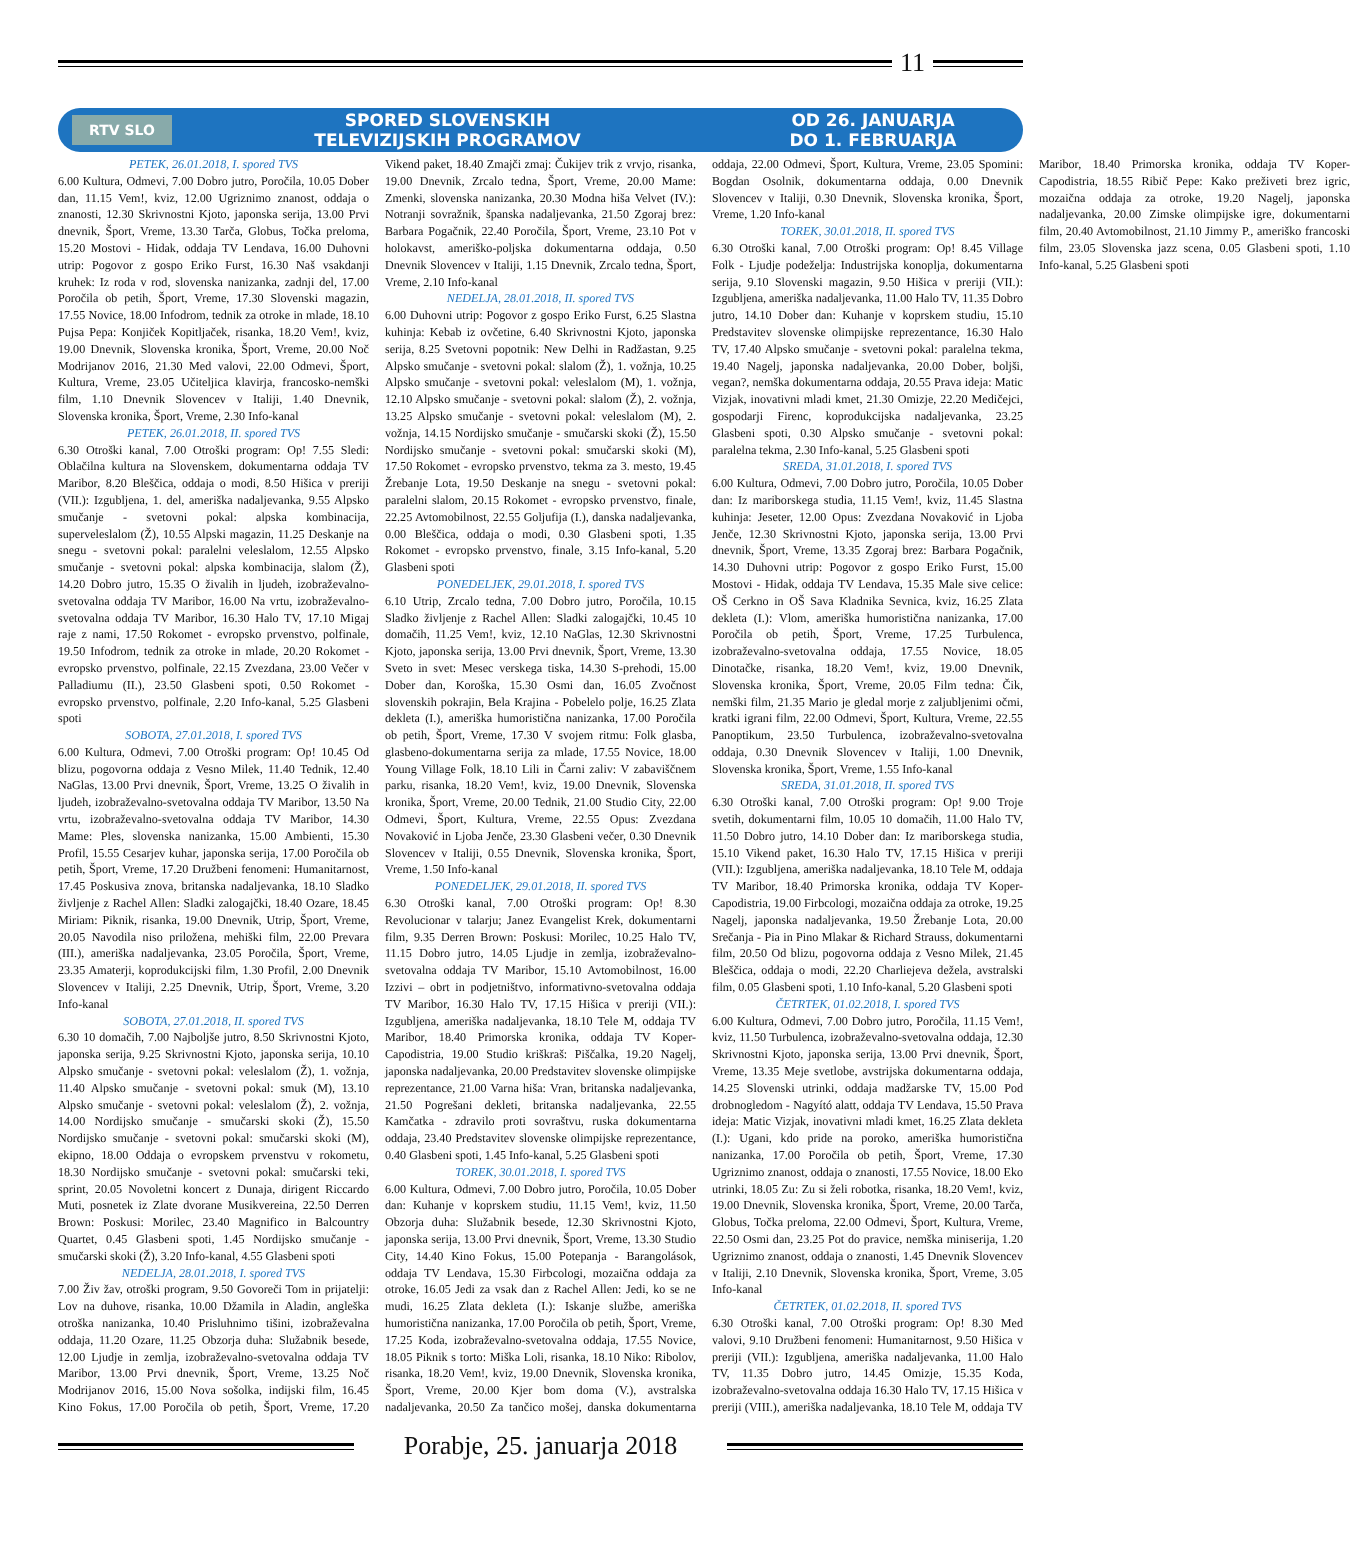11
RTV SLO
SPORED SLOVENSKIH
TELEVIZIJSKIH PROGRAMOV
OD 26. JANUARJA
DO 1. FEBRUARJA
PETEK, 26.01.2018, I. spored TVS
6.00 Kultura, Odmevi, 7.00 Dobro jutro, Poročila, 10.05 Dober dan, 11.15 Vem!, kviz, 12.00 Ugriznimo znanost, oddaja o znanosti, 12.30 Skrivnostni Kjoto, japonska serija, 13.00 Prvi dnevnik, Šport, Vreme, 13.30 Tarča, Globus, Točka preloma, 15.20 Mostovi - Hidak, oddaja TV Lendava, 16.00 Duhovni utrip: Pogovor z gospo Eriko Furst, 16.30 Naš vsakdanji kruhek: Iz roda v rod, slovenska nanizanka, zadnji del, 17.00 Poročila ob petih, Šport, Vreme, 17.30 Slovenski magazin, 17.55 Novice, 18.00 Infodrom, tednik za otroke in mlade, 18.10 Pujsa Pepa: Konjiček Kopitljaček, risanka, 18.20 Vem!, kviz, 19.00 Dnevnik, Slovenska kronika, Šport, Vreme, 20.00 Noč Modrijanov 2016, 21.30 Med valovi, 22.00 Odmevi, Šport, Kultura, Vreme, 23.05 Učiteljica klavirja, francosko-nemški film, 1.10 Dnevnik Slovencev v Italiji, 1.40 Dnevnik, Slovenska kronika, Šport, Vreme, 2.30 Info-kanal
PETEK, 26.01.2018, II. spored TVS
6.30 Otroški kanal, 7.00 Otroški program: Op! 7.55 Sledi: Oblačilna kultura na Slovenskem, dokumentarna oddaja TV Maribor, 8.20 Bleščica, oddaja o modi, 8.50 Hišica v preriji (VII.): Izgubljena, 1. del, ameriška nadaljevanka, 9.55 Alpsko smučanje - svetovni pokal: alpska kombinacija, superveleslalom (Ž), 10.55 Alpski magazin, 11.25 Deskanje na snegu - svetovni pokal: paralelni veleslalom, 12.55 Alpsko smučanje - svetovni pokal: alpska kombinacija, slalom (Ž), 14.20 Dobro jutro, 15.35 O živalih in ljudeh, izobraževalno-svetovalna oddaja TV Maribor, 16.00 Na vrtu, izobraževalno-svetovalna oddaja TV Maribor, 16.30 Halo TV, 17.10 Migaj raje z nami, 17.50 Rokomet - evropsko prvenstvo, polfinale, 19.50 Infodrom, tednik za otroke in mlade, 20.20 Rokomet - evropsko prvenstvo, polfinale, 22.15 Zvezdana, 23.00 Večer v Palladiumu (II.), 23.50 Glasbeni spoti, 0.50 Rokomet - evropsko prvenstvo, polfinale, 2.20 Info-kanal, 5.25 Glasbeni spoti
SOBOTA, 27.01.2018, I. spored TVS
6.00 Kultura, Odmevi, 7.00 Otroški program: Op! 10.45 Od blizu, pogovorna oddaja z Vesno Milek, 11.40 Tednik, 12.40 NaGlas, 13.00 Prvi dnevnik, Šport, Vreme, 13.25 O živalih in ljudeh, izobraževalno-svetovalna oddaja TV Maribor, 13.50 Na vrtu, izobraževalno-svetovalna oddaja TV Maribor, 14.30 Mame: Ples, slovenska nanizanka, 15.00 Ambienti, 15.30 Profil, 15.55 Cesarjev kuhar, japonska serija, 17.00 Poročila ob petih, Šport, Vreme, 17.20 Družbeni fenomeni: Humanitarnost, 17.45 Poskusiva znova, britanska nadaljevanka, 18.10 Sladko življenje z Rachel Allen: Sladki zalogajčki, 18.40 Ozare, 18.45 Miriam: Piknik, risanka, 19.00 Dnevnik, Utrip, Šport, Vreme, 20.05 Navodila niso priložena, mehiški film, 22.00 Prevara (III.), ameriška nadaljevanka, 23.05 Poročila, Šport, Vreme, 23.35 Amaterji, koprodukcijski film, 1.30 Profil, 2.00 Dnevnik Slovencev v Italiji, 2.25 Dnevnik, Utrip, Šport, Vreme, 3.20 Info-kanal
SOBOTA, 27.01.2018, II. spored TVS
6.30 10 domačih, 7.00 Najboljše jutro, 8.50 Skrivnostni Kjoto, japonska serija, 9.25 Skrivnostni Kjoto, japonska serija, 10.10 Alpsko smučanje - svetovni pokal: veleslalom (Ž), 1. vožnja, 11.40 Alpsko smučanje - svetovni pokal: smuk (M), 13.10 Alpsko smučanje - svetovni pokal: veleslalom (Ž), 2. vožnja, 14.00 Nordijsko smučanje - smučarski skoki (Ž), 15.50 Nordijsko smučanje - svetovni pokal: smučarski skoki (M), ekipno, 18.00 Oddaja o evropskem prvenstvu v rokometu, 18.30 Nordijsko smučanje - svetovni pokal: smučarski teki, sprint, 20.05 Novoletni koncert z Dunaja, dirigent Riccardo Muti, posnetek iz Zlate dvorane Musikvereina, 22.50 Derren Brown: Poskusi: Morilec, 23.40 Magnifico in Balcountry Quartet, 0.45 Glasbeni spoti, 1.45 Nordijsko smučanje - smučarski skoki (Ž), 3.20 Info-kanal, 4.55 Glasbeni spoti
NEDELJA, 28.01.2018, I. spored TVS
7.00 Živ žav, otroški program, 9.50 Govoreči Tom in prijatelji: Lov na duhove, risanka, 10.00 Džamila in Aladin, angleška otroška nanizanka, 10.40 Prisluhnimo tišini, izobraževalna oddaja, 11.20 Ozare, 11.25 Obzorja duha: Služabnik besede, 12.00 Ljudje in zemlja, izobraževalno-svetovalna oddaja TV Maribor, 13.00 Prvi dnevnik, Šport, Vreme, 13.25 Noč Modrijanov 2016, 15.00 Nova sošolka, indijski film, 16.45 Kino Fokus, 17.00 Poročila ob petih, Šport, Vreme, 17.20 Vikend paket, 18.40 Zmajči zmaj: Čukijev trik z vrvjo, risanka, 19.00 Dnevnik, Zrcalo tedna, Šport, Vreme, 20.00 Mame: Zmenki, slovenska nanizanka, 20.30 Modna hiša Velvet (IV.): Notranji sovražnik, španska nadaljevanka, 21.50 Zgoraj brez: Barbara Pogačnik, 22.40 Poročila, Šport, Vreme, 23.10 Pot v holokavst, ameriško-poljska dokumentarna oddaja, 0.50 Dnevnik Slovencev v Italiji, 1.15 Dnevnik, Zrcalo tedna, Šport, Vreme, 2.10 Info-kanal
NEDELJA, 28.01.2018, II. spored TVS
6.00 Duhovni utrip: Pogovor z gospo Eriko Furst, 6.25 Slastna kuhinja: Kebab iz ovčetine, 6.40 Skrivnostni Kjoto, japonska serija, 8.25 Svetovni popotnik: New Delhi in Radžastan, 9.25 Alpsko smučanje - svetovni pokal: slalom (Ž), 1. vožnja, 10.25 Alpsko smučanje - svetovni pokal: veleslalom (M), 1. vožnja, 12.10 Alpsko smučanje - svetovni pokal: slalom (Ž), 2. vožnja, 13.25 Alpsko smučanje - svetovni pokal: veleslalom (M), 2. vožnja, 14.15 Nordijsko smučanje - smučarski skoki (Ž), 15.50 Nordijsko smučanje - svetovni pokal: smučarski skoki (M), 17.50 Rokomet - evropsko prvenstvo, tekma za 3. mesto, 19.45 Žrebanje Lota, 19.50 Deskanje na snegu - svetovni pokal: paralelni slalom, 20.15 Rokomet - evropsko prvenstvo, finale, 22.25 Avtomobilnost, 22.55 Goljufija (I.), danska nadaljevanka, 0.00 Bleščica, oddaja o modi, 0.30 Glasbeni spoti, 1.35 Rokomet - evropsko prvenstvo, finale, 3.15 Info-kanal, 5.20 Glasbeni spoti
PONEDELJEK, 29.01.2018, I. spored TVS
6.10 Utrip, Zrcalo tedna, 7.00 Dobro jutro, Poročila, 10.15 Sladko življenje z Rachel Allen: Sladki zalogajčki, 10.45 10 domačih, 11.25 Vem!, kviz, 12.10 NaGlas, 12.30 Skrivnostni Kjoto, japonska serija, 13.00 Prvi dnevnik, Šport, Vreme, 13.30 Sveto in svet: Mesec verskega tiska, 14.30 S-prehodi, 15.00 Dober dan, Koroška, 15.30 Osmi dan, 16.05 Zvočnost slovenskih pokrajin, Bela Krajina - Pobelelo polje, 16.25 Zlata dekleta (I.), ameriška humoristična nanizanka, 17.00 Poročila ob petih, Šport, Vreme, 17.30 V svojem ritmu: Folk glasba, glasbeno-dokumentarna serija za mlade, 17.55 Novice, 18.00 Young Village Folk, 18.10 Lili in Čarni zaliv: V zabaviščnem parku, risanka, 18.20 Vem!, kviz, 19.00 Dnevnik, Slovenska kronika, Šport, Vreme, 20.00 Tednik, 21.00 Studio City, 22.00 Odmevi, Šport, Kultura, Vreme, 22.55 Opus: Zvezdana Novaković in Ljoba Jenče, 23.30 Glasbeni večer, 0.30 Dnevnik Slovencev v Italiji, 0.55 Dnevnik, Slovenska kronika, Šport, Vreme, 1.50 Info-kanal
PONEDELJEK, 29.01.2018, II. spored TVS
6.30 Otroški kanal, 7.00 Otroški program: Op! 8.30 Revolucionar v talarju; Janez Evangelist Krek, dokumentarni film, 9.35 Derren Brown: Poskusi: Morilec, 10.25 Halo TV, 11.15 Dobro jutro, 14.05 Ljudje in zemlja, izobraževalno-svetovalna oddaja TV Maribor, 15.10 Avtomobilnost, 16.00 Izzivi – obrt in podjetništvo, informativno-svetovalna oddaja TV Maribor, 16.30 Halo TV, 17.15 Hišica v preriji (VII.): Izgubljena, ameriška nadaljevanka, 18.10 Tele M, oddaja TV Maribor, 18.40 Primorska kronika, oddaja TV Koper-Capodistria, 19.00 Studio kriškraš: Piščalka, 19.20 Nagelj, japonska nadaljevanka, 20.00 Predstavitev slovenske olimpijske reprezentance, 21.00 Varna hiša: Vran, britanska nadaljevanka, 21.50 Pogrešani dekleti, britanska nadaljevanka, 22.55 Kamčatka - zdravilo proti sovraštvu, ruska dokumentarna oddaja, 23.40 Predstavitev slovenske olimpijske reprezentance, 0.40 Glasbeni spoti, 1.45 Info-kanal, 5.25 Glasbeni spoti
TOREK, 30.01.2018, I. spored TVS
6.00 Kultura, Odmevi, 7.00 Dobro jutro, Poročila, 10.05 Dober dan: Kuhanje v koprskem studiu, 11.15 Vem!, kviz, 11.50 Obzorja duha: Služabnik besede, 12.30 Skrivnostni Kjoto, japonska serija, 13.00 Prvi dnevnik, Šport, Vreme, 13.30 Studio City, 14.40 Kino Fokus, 15.00 Potepanja - Barangolások, oddaja TV Lendava, 15.30 Firbcologi, mozaična oddaja za otroke, 16.05 Jedi za vsak dan z Rachel Allen: Jedi, ko se ne mudi, 16.25 Zlata dekleta (I.): Iskanje službe, ameriška humoristična nanizanka, 17.00 Poročila ob petih, Šport, Vreme, 17.25 Koda, izobraževalno-svetovalna oddaja, 17.55 Novice, 18.05 Piknik s torto: Miška Loli, risanka, 18.10 Niko: Ribolov, risanka, 18.20 Vem!, kviz, 19.00 Dnevnik, Slovenska kronika, Šport, Vreme, 20.00 Kjer bom doma (V.), avstralska nadaljevanka, 20.50 Za tančico mošej, danska dokumentarna oddaja, 22.00 Odmevi, Šport, Kultura, Vreme, 23.05 Spomini: Bogdan Osolnik, dokumentarna oddaja, 0.00 Dnevnik Slovencev v Italiji, 0.30 Dnevnik, Slovenska kronika, Šport, Vreme, 1.20 Info-kanal
TOREK, 30.01.2018, II. spored TVS
6.30 Otroški kanal, 7.00 Otroški program: Op! 8.45 Village Folk - Ljudje podeželja: Industrijska konoplja, dokumentarna serija, 9.10 Slovenski magazin, 9.50 Hišica v preriji (VII.): Izgubljena, ameriška nadaljevanka, 11.00 Halo TV, 11.35 Dobro jutro, 14.10 Dober dan: Kuhanje v koprskem studiu, 15.10 Predstavitev slovenske olimpijske reprezentance, 16.30 Halo TV, 17.40 Alpsko smučanje - svetovni pokal: paralelna tekma, 19.40 Nagelj, japonska nadaljevanka, 20.00 Dober, boljši, vegan?, nemška dokumentarna oddaja, 20.55 Prava ideja: Matic Vizjak, inovativni mladi kmet, 21.30 Omizje, 22.20 Medičejci, gospodarji Firenc, koprodukcijska nadaljevanka, 23.25 Glasbeni spoti, 0.30 Alpsko smučanje - svetovni pokal: paralelna tekma, 2.30 Info-kanal, 5.25 Glasbeni spoti
SREDA, 31.01.2018, I. spored TVS
6.00 Kultura, Odmevi, 7.00 Dobro jutro, Poročila, 10.05 Dober dan: Iz mariborskega studia, 11.15 Vem!, kviz, 11.45 Slastna kuhinja: Jeseter, 12.00 Opus: Zvezdana Novaković in Ljoba Jenče, 12.30 Skrivnostni Kjoto, japonska serija, 13.00 Prvi dnevnik, Šport, Vreme, 13.35 Zgoraj brez: Barbara Pogačnik, 14.30 Duhovni utrip: Pogovor z gospo Eriko Furst, 15.00 Mostovi - Hidak, oddaja TV Lendava, 15.35 Male sive celice: OŠ Cerkno in OŠ Sava Kladnika Sevnica, kviz, 16.25 Zlata dekleta (I.): Vlom, ameriška humoristična nanizanka, 17.00 Poročila ob petih, Šport, Vreme, 17.25 Turbulenca, izobraževalno-svetovalna oddaja, 17.55 Novice, 18.05 Dinotačke, risanka, 18.20 Vem!, kviz, 19.00 Dnevnik, Slovenska kronika, Šport, Vreme, 20.05 Film tedna: Čik, nemški film, 21.35 Mario je gledal morje z zaljubljenimi očmi, kratki igrani film, 22.00 Odmevi, Šport, Kultura, Vreme, 22.55 Panoptikum, 23.50 Turbulenca, izobraževalno-svetovalna oddaja, 0.30 Dnevnik Slovencev v Italiji, 1.00 Dnevnik, Slovenska kronika, Šport, Vreme, 1.55 Info-kanal
SREDA, 31.01.2018, II. spored TVS
6.30 Otroški kanal, 7.00 Otroški program: Op! 9.00 Troje svetih, dokumentarni film, 10.05 10 domačih, 11.00 Halo TV, 11.50 Dobro jutro, 14.10 Dober dan: Iz mariborskega studia, 15.10 Vikend paket, 16.30 Halo TV, 17.15 Hišica v preriji (VII.): Izgubljena, ameriška nadaljevanka, 18.10 Tele M, oddaja TV Maribor, 18.40 Primorska kronika, oddaja TV Koper-Capodistria, 19.00 Firbcologi, mozaična oddaja za otroke, 19.25 Nagelj, japonska nadaljevanka, 19.50 Žrebanje Lota, 20.00 Srečanja - Pia in Pino Mlakar & Richard Strauss, dokumentarni film, 20.50 Od blizu, pogovorna oddaja z Vesno Milek, 21.45 Bleščica, oddaja o modi, 22.20 Charliejeva dežela, avstralski film, 0.05 Glasbeni spoti, 1.10 Info-kanal, 5.20 Glasbeni spoti
ČETRTEK, 01.02.2018, I. spored TVS
6.00 Kultura, Odmevi, 7.00 Dobro jutro, Poročila, 11.15 Vem!, kviz, 11.50 Turbulenca, izobraževalno-svetovalna oddaja, 12.30 Skrivnostni Kjoto, japonska serija, 13.00 Prvi dnevnik, Šport, Vreme, 13.35 Meje svetlobe, avstrijska dokumentarna oddaja, 14.25 Slovenski utrinki, oddaja madžarske TV, 15.00 Pod drobnogledom - Nagyító alatt, oddaja TV Lendava, 15.50 Prava ideja: Matic Vizjak, inovativni mladi kmet, 16.25 Zlata dekleta (I.): Ugani, kdo pride na poroko, ameriška humoristična nanizanka, 17.00 Poročila ob petih, Šport, Vreme, 17.30 Ugriznimo znanost, oddaja o znanosti, 17.55 Novice, 18.00 Eko utrinki, 18.05 Zu: Zu si želi robotka, risanka, 18.20 Vem!, kviz, 19.00 Dnevnik, Slovenska kronika, Šport, Vreme, 20.00 Tarča, Globus, Točka preloma, 22.00 Odmevi, Šport, Kultura, Vreme, 22.50 Osmi dan, 23.25 Pot do pravice, nemška miniserija, 1.20 Ugriznimo znanost, oddaja o znanosti, 1.45 Dnevnik Slovencev v Italiji, 2.10 Dnevnik, Slovenska kronika, Šport, Vreme, 3.05 Info-kanal
ČETRTEK, 01.02.2018, II. spored TVS
6.30 Otroški kanal, 7.00 Otroški program: Op! 8.30 Med valovi, 9.10 Družbeni fenomeni: Humanitarnost, 9.50 Hišica v preriji (VII.): Izgubljena, ameriška nadaljevanka, 11.00 Halo TV, 11.35 Dobro jutro, 14.45 Omizje, 15.35 Koda, izobraževalno-svetovalna oddaja 16.30 Halo TV, 17.15 Hišica v preriji (VIII.), ameriška nadaljevanka, 18.10 Tele M, oddaja TV Maribor, 18.40 Primorska kronika, oddaja TV Koper-Capodistria, 18.55 Ribič Pepe: Kako preživeti brez igric, mozaična oddaja za otroke, 19.20 Nagelj, japonska nadaljevanka, 20.00 Zimske olimpijske igre, dokumentarni film, 20.40 Avtomobilnost, 21.10 Jimmy P., ameriško francoski film, 23.05 Slovenska jazz scena, 0.05 Glasbeni spoti, 1.10 Info-kanal, 5.25 Glasbeni spoti
Porabje, 25. januarja 2018